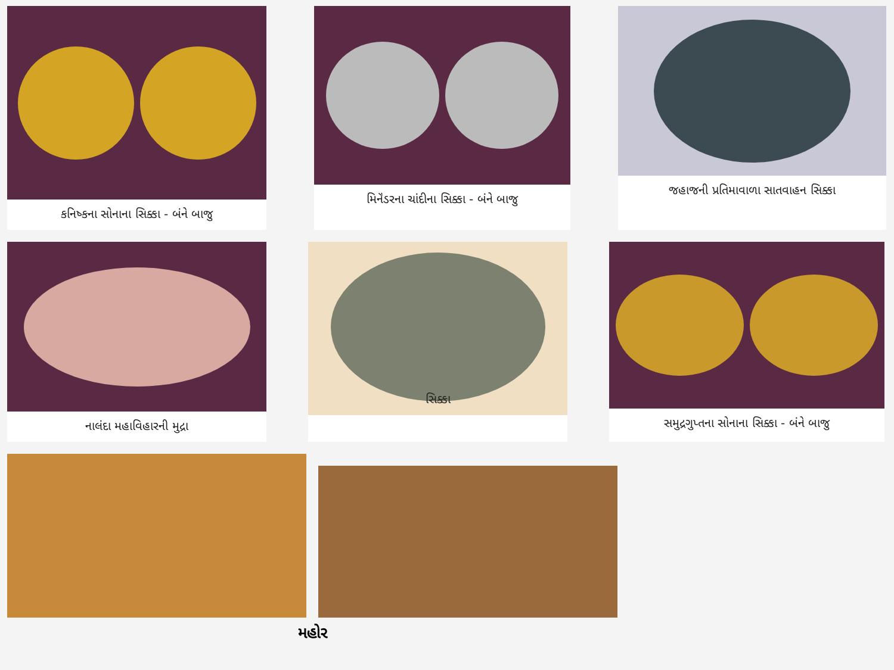કનિષ્કના સોનાના સિક્કા - બંને બાજુ મિનૅંડરના ચાંદીના સિક્કા - બંને બાજુ જહાજની પ્રતિમાવાળા સાતવાહન સિક્કા
નાલંદા મહાવિહારની મુદ્રા
સિક્કા
સમુદ્રગુપ્તના સોનાના સિક્કા - બંને બાજુ
મહોર